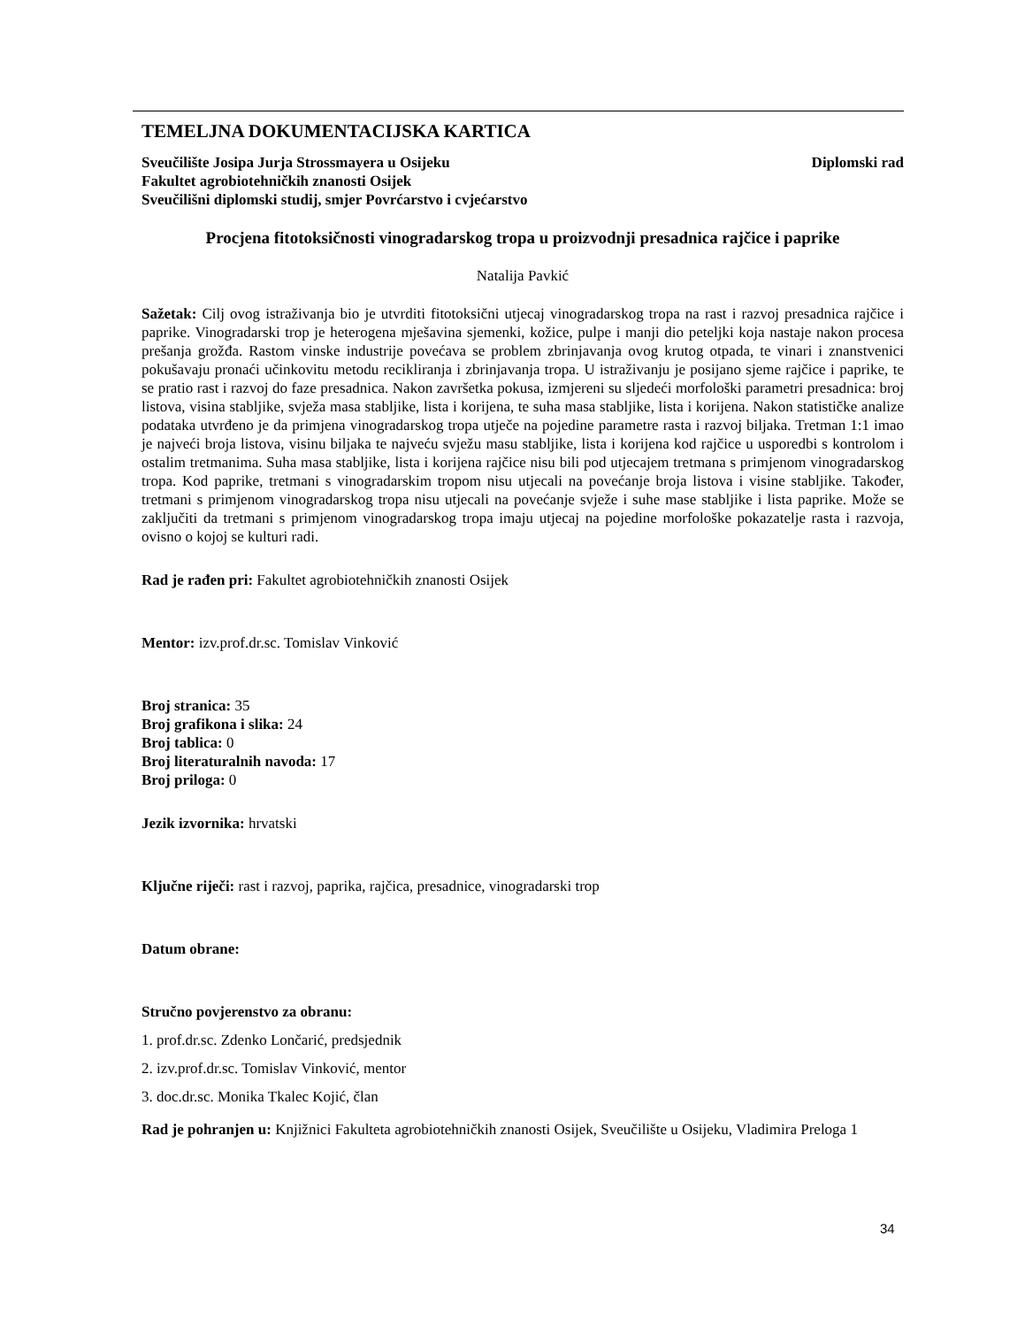TEMELJNA DOKUMENTACIJSKA KARTICA
Sveučilište Josipa Jurja Strossmayera u Osijeku Diplomski rad
Fakultet agrobiotehničkih znanosti Osijek
Sveučilišni diplomski studij, smjer Povrćarstvo i cvjećarstvo
Procjena fitotoksičnosti vinogradarskog tropa u proizvodnji presadnica rajčice i paprike
Natalija Pavkić
Sažetak: Cilj ovog istraživanja bio je utvrditi fitotoksični utjecaj vinogradarskog tropa na rast i razvoj presadnica rajčice i paprike. Vinogradarski trop je heterogena mješavina sjemenki, kožice, pulpe i manji dio peteljki koja nastaje nakon procesa prešanja grožđa. Rastom vinske industrije povećava se problem zbrinjavanja ovog krutog otpada, te vinari i znanstvenici pokušavaju pronaći učinkovitu metodu recikliranja i zbrinjavanja tropa. U istraživanju je posijano sjeme rajčice i paprike, te se pratio rast i razvoj do faze presadnica. Nakon završetka pokusa, izmjereni su sljedeći morfološki parametri presadnica: broj listova, visina stabljike, svježa masa stabljike, lista i korijena, te suha masa stabljike, lista i korijena. Nakon statističke analize podataka utvrđeno je da primjena vinogradarskog tropa utječe na pojedine parametre rasta i razvoj biljaka. Tretman 1:1 imao je najveći broja listova, visinu biljaka te najveću svježu masu stabljike, lista i korijena kod rajčice u usporedbi s kontrolom i ostalim tretmanima. Suha masa stabljike, lista i korijena rajčice nisu bili pod utjecajem tretmana s primjenom vinogradarskog tropa. Kod paprike, tretmani s vinogradarskim tropom nisu utjecali na povećanje broja listova i visine stabljike. Također, tretmani s primjenom vinogradarskog tropa nisu utjecali na povećanje svježe i suhe mase stabljike i lista paprike. Može se zaključiti da tretmani s primjenom vinogradarskog tropa imaju utjecaj na pojedine morfološke pokazatelje rasta i razvoja, ovisno o kojoj se kulturi radi.
Rad je rađen pri: Fakultet agrobiotehničkih znanosti Osijek
Mentor: izv.prof.dr.sc. Tomislav Vinković
Broj stranica: 35
Broj grafikona i slika: 24
Broj tablica: 0
Broj literaturalnih navoda: 17
Broj priloga: 0
Jezik izvornika: hrvatski
Ključne riječi: rast i razvoj, paprika, rajčica, presadnice, vinogradarski trop
Datum obrane:
Stručno povjerenstvo za obranu:
1. prof.dr.sc. Zdenko Lončarić, predsjednik
2. izv.prof.dr.sc. Tomislav Vinković, mentor
3. doc.dr.sc. Monika Tkalec Kojić, član
Rad je pohranjen u: Knjižnici Fakulteta agrobiotehničkih znanosti Osijek, Sveučilište u Osijeku, Vladimira Preloga 1
34